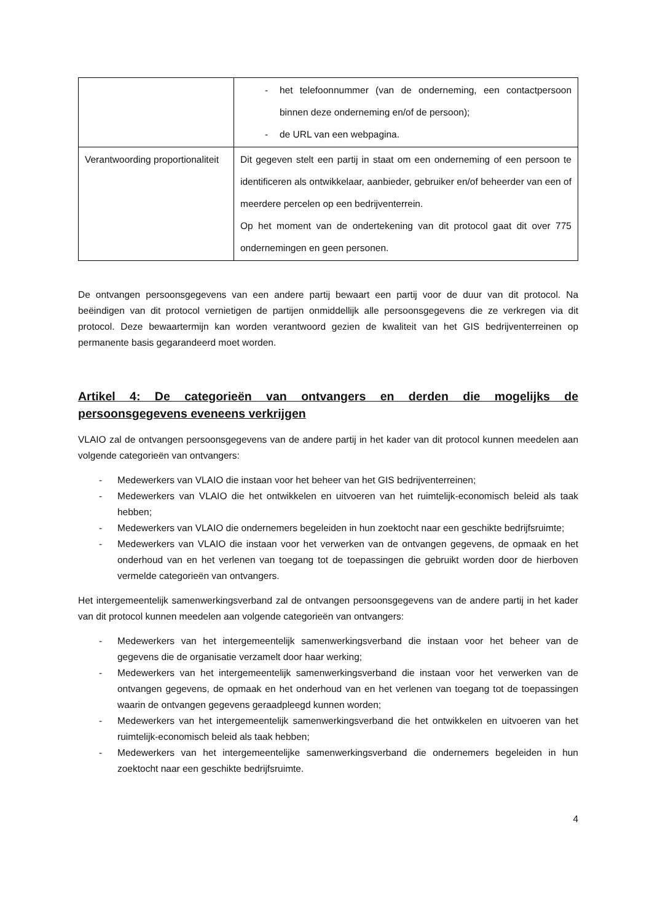| | - het telefoonnummer (van de onderneming, een contactpersoon binnen deze onderneming en/of de persoon); - de URL van een webpagina. |
| Verantwoording proportionaliteit | Dit gegeven stelt een partij in staat om een onderneming of een persoon te identificeren als ontwikkelaar, aanbieder, gebruiker en/of beheerder van een of meerdere percelen op een bedrijventerrein. Op het moment van de ondertekening van dit protocol gaat dit over 775 ondernemingen en geen personen. |
De ontvangen persoonsgegevens van een andere partij bewaart een partij voor de duur van dit protocol. Na beëindigen van dit protocol vernietigen de partijen onmiddellijk alle persoonsgegevens die ze verkregen via dit protocol. Deze bewaartermijn kan worden verantwoord gezien de kwaliteit van het GIS bedrijventerreinen op permanente basis gegarandeerd moet worden.
Artikel 4: De categorieën van ontvangers en derden die mogelijks de persoonsgegevens eveneens verkrijgen
VLAIO zal de ontvangen persoonsgegevens van de andere partij in het kader van dit protocol kunnen meedelen aan volgende categorieën van ontvangers:
- Medewerkers van VLAIO die instaan voor het beheer van het GIS bedrijventerreinen;
- Medewerkers van VLAIO die het ontwikkelen en uitvoeren van het ruimtelijk-economisch beleid als taak hebben;
- Medewerkers van VLAIO die ondernemers begeleiden in hun zoektocht naar een geschikte bedrijfsruimte;
- Medewerkers van VLAIO die instaan voor het verwerken van de ontvangen gegevens, de opmaak en het onderhoud van en het verlenen van toegang tot de toepassingen die gebruikt worden door de hierboven vermelde categorieën van ontvangers.
Het intergemeentelijk samenwerkingsverband zal de ontvangen persoonsgegevens van de andere partij in het kader van dit protocol kunnen meedelen aan volgende categorieën van ontvangers:
- Medewerkers van het intergemeentelijk samenwerkingsverband die instaan voor het beheer van de gegevens die de organisatie verzamelt door haar werking;
- Medewerkers van het intergemeentelijk samenwerkingsverband die instaan voor het verwerken van de ontvangen gegevens, de opmaak en het onderhoud van en het verlenen van toegang tot de toepassingen waarin de ontvangen gegevens geraadpleegd kunnen worden;
- Medewerkers van het intergemeentelijk samenwerkingsverband die het ontwikkelen en uitvoeren van het ruimtelijk-economisch beleid als taak hebben;
- Medewerkers van het intergemeentelijke samenwerkingsverband die ondernemers begeleiden in hun zoektocht naar een geschikte bedrijfsruimte.
4